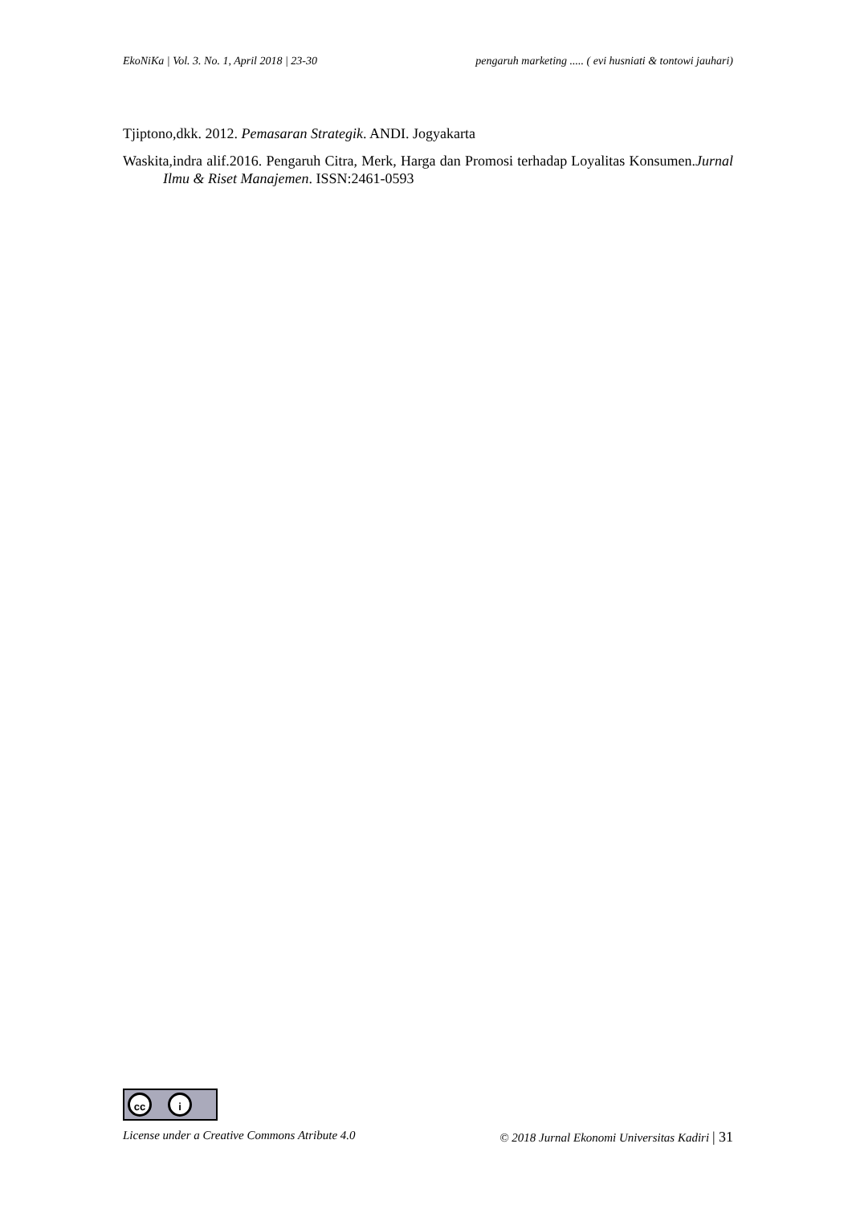EkoNiKa | Vol. 3. No. 1, April 2018 | 23-30 pengaruh marketing ..... ( evi husniati & tontowi jauhari)
Tjiptono,dkk. 2012. Pemasaran Strategik. ANDI. Jogyakarta
Waskita,indra alif.2016. Pengaruh Citra, Merk, Harga dan Promosi terhadap Loyalitas Konsumen.Jurnal Ilmu & Riset Manajemen. ISSN:2461-0593
cc i
License under a Creative Commons Atribute 4.0 © 2018 Jurnal Ekonomi Universitas Kadiri | 31